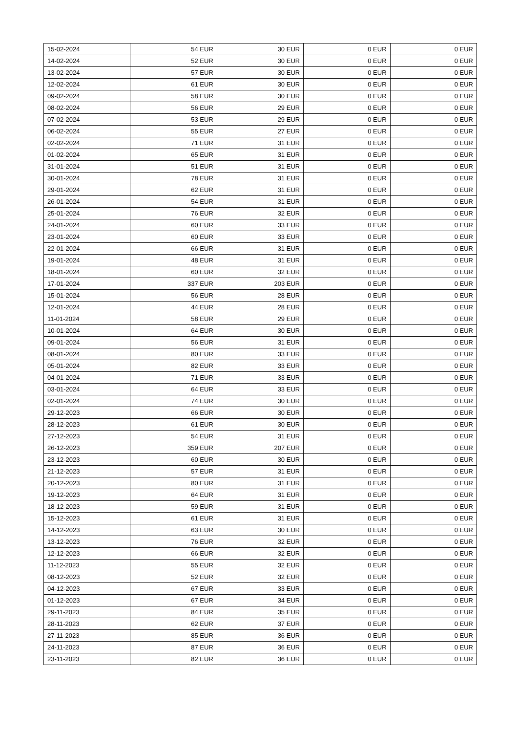| 15-02-2024 | 54 EUR | 30 EUR | 0 EUR | 0 EUR |
| 14-02-2024 | 52 EUR | 30 EUR | 0 EUR | 0 EUR |
| 13-02-2024 | 57 EUR | 30 EUR | 0 EUR | 0 EUR |
| 12-02-2024 | 61 EUR | 30 EUR | 0 EUR | 0 EUR |
| 09-02-2024 | 58 EUR | 30 EUR | 0 EUR | 0 EUR |
| 08-02-2024 | 56 EUR | 29 EUR | 0 EUR | 0 EUR |
| 07-02-2024 | 53 EUR | 29 EUR | 0 EUR | 0 EUR |
| 06-02-2024 | 55 EUR | 27 EUR | 0 EUR | 0 EUR |
| 02-02-2024 | 71 EUR | 31 EUR | 0 EUR | 0 EUR |
| 01-02-2024 | 65 EUR | 31 EUR | 0 EUR | 0 EUR |
| 31-01-2024 | 51 EUR | 31 EUR | 0 EUR | 0 EUR |
| 30-01-2024 | 78 EUR | 31 EUR | 0 EUR | 0 EUR |
| 29-01-2024 | 62 EUR | 31 EUR | 0 EUR | 0 EUR |
| 26-01-2024 | 54 EUR | 31 EUR | 0 EUR | 0 EUR |
| 25-01-2024 | 76 EUR | 32 EUR | 0 EUR | 0 EUR |
| 24-01-2024 | 60 EUR | 33 EUR | 0 EUR | 0 EUR |
| 23-01-2024 | 60 EUR | 33 EUR | 0 EUR | 0 EUR |
| 22-01-2024 | 66 EUR | 31 EUR | 0 EUR | 0 EUR |
| 19-01-2024 | 48 EUR | 31 EUR | 0 EUR | 0 EUR |
| 18-01-2024 | 60 EUR | 32 EUR | 0 EUR | 0 EUR |
| 17-01-2024 | 337 EUR | 203 EUR | 0 EUR | 0 EUR |
| 15-01-2024 | 56 EUR | 28 EUR | 0 EUR | 0 EUR |
| 12-01-2024 | 44 EUR | 28 EUR | 0 EUR | 0 EUR |
| 11-01-2024 | 58 EUR | 29 EUR | 0 EUR | 0 EUR |
| 10-01-2024 | 64 EUR | 30 EUR | 0 EUR | 0 EUR |
| 09-01-2024 | 56 EUR | 31 EUR | 0 EUR | 0 EUR |
| 08-01-2024 | 80 EUR | 33 EUR | 0 EUR | 0 EUR |
| 05-01-2024 | 82 EUR | 33 EUR | 0 EUR | 0 EUR |
| 04-01-2024 | 71 EUR | 33 EUR | 0 EUR | 0 EUR |
| 03-01-2024 | 64 EUR | 33 EUR | 0 EUR | 0 EUR |
| 02-01-2024 | 74 EUR | 30 EUR | 0 EUR | 0 EUR |
| 29-12-2023 | 66 EUR | 30 EUR | 0 EUR | 0 EUR |
| 28-12-2023 | 61 EUR | 30 EUR | 0 EUR | 0 EUR |
| 27-12-2023 | 54 EUR | 31 EUR | 0 EUR | 0 EUR |
| 26-12-2023 | 359 EUR | 207 EUR | 0 EUR | 0 EUR |
| 23-12-2023 | 60 EUR | 30 EUR | 0 EUR | 0 EUR |
| 21-12-2023 | 57 EUR | 31 EUR | 0 EUR | 0 EUR |
| 20-12-2023 | 80 EUR | 31 EUR | 0 EUR | 0 EUR |
| 19-12-2023 | 64 EUR | 31 EUR | 0 EUR | 0 EUR |
| 18-12-2023 | 59 EUR | 31 EUR | 0 EUR | 0 EUR |
| 15-12-2023 | 61 EUR | 31 EUR | 0 EUR | 0 EUR |
| 14-12-2023 | 63 EUR | 30 EUR | 0 EUR | 0 EUR |
| 13-12-2023 | 76 EUR | 32 EUR | 0 EUR | 0 EUR |
| 12-12-2023 | 66 EUR | 32 EUR | 0 EUR | 0 EUR |
| 11-12-2023 | 55 EUR | 32 EUR | 0 EUR | 0 EUR |
| 08-12-2023 | 52 EUR | 32 EUR | 0 EUR | 0 EUR |
| 04-12-2023 | 67 EUR | 33 EUR | 0 EUR | 0 EUR |
| 01-12-2023 | 67 EUR | 34 EUR | 0 EUR | 0 EUR |
| 29-11-2023 | 84 EUR | 35 EUR | 0 EUR | 0 EUR |
| 28-11-2023 | 62 EUR | 37 EUR | 0 EUR | 0 EUR |
| 27-11-2023 | 85 EUR | 36 EUR | 0 EUR | 0 EUR |
| 24-11-2023 | 87 EUR | 36 EUR | 0 EUR | 0 EUR |
| 23-11-2023 | 82 EUR | 36 EUR | 0 EUR | 0 EUR |